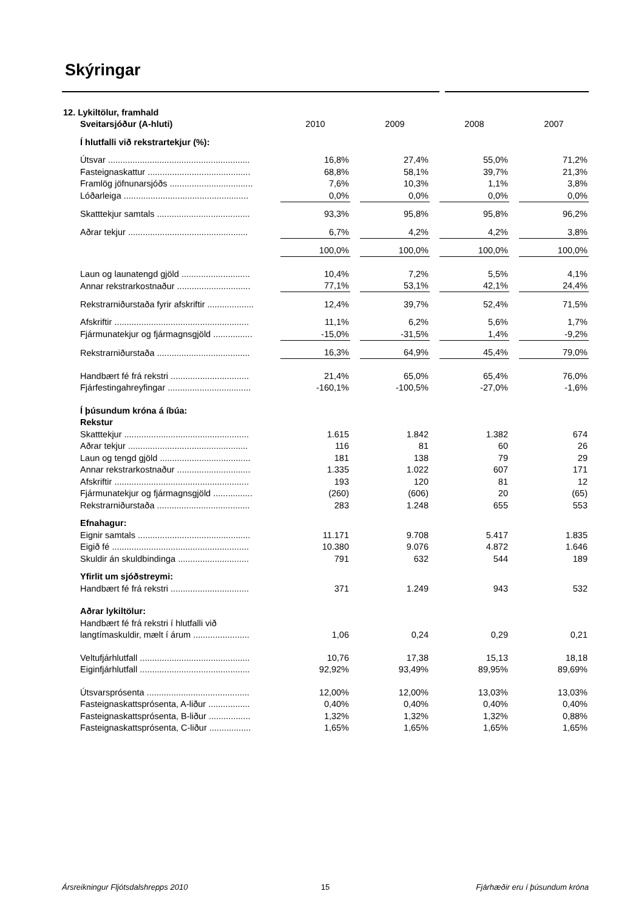Skýringar
| 12. Lykiltölur, framhald | | | | | | | |
| Sveitarsjóður (A-hluti) | 2010 | | 2009 | | 2008 | | 2007 |
| Í hlutfalli við rekstrartekjur (%): | | | | | | | |
| Útsvar .......................................................... | 16,8% | | 27,4% | | 55,0% | | 71,2% |
| Fasteignaskattur .......................................... | 68,8% | | 58,1% | | 39,7% | | 21,3% |
| Framlög jöfnunarsjóðs .................................. | 7,6% | | 10,3% | | 1,1% | | 3,8% |
| Lóðarleiga ................................................... | 0,0% | | 0,0% | | 0,0% | | 0,0% |
| Skatttekjur samtals ...................................... | 93,3% | | 95,8% | | 95,8% | | 96,2% |
| Aðrar tekjur ................................................. | 6,7% | | 4,2% | | 4,2% | | 3,8% |
| | 100,0% | | 100,0% | | 100,0% | | 100,0% |
| Laun og launatengd gjöld ............................ | 10,4% | | 7,2% | | 5,5% | | 4,1% |
| Annar rekstrarkostnaður .............................. | 77,1% | | 53,1% | | 42,1% | | 24,4% |
| Rekstrarniðurstaða fyrir afskriftir ................... | 12,4% | | 39,7% | | 52,4% | | 71,5% |
| Afskriftir ....................................................... | 11,1% | | 6,2% | | 5,6% | | 1,7% |
| Fjármunatekjur og fjármagnsgjöld ................ | -15,0% | | -31,5% | | 1,4% | | -9,2% |
| Rekstrarniðurstaða ...................................... | 16,3% | | 64,9% | | 45,4% | | 79,0% |
| Handbært fé frá rekstri ................................ | 21,4% | | 65,0% | | 65,4% | | 76,0% |
| Fjárfestingahreyfingar .................................. | -160,1% | | -100,5% | | -27,0% | | -1,6% |
| Í þúsundum króna á íbúa: | | | | | | | |
| Rekstur | | | | | | | |
| Skatttekjur ................................................... | 1.615 | | 1.842 | | 1.382 | | 674 |
| Aðrar tekjur ................................................. | 116 | | 81 | | 60 | | 26 |
| Laun og tengd gjöld ..................................... | 181 | | 138 | | 79 | | 29 |
| Annar rekstrarkostnaður .............................. | 1.335 | | 1.022 | | 607 | | 171 |
| Afskriftir ....................................................... | 193 | | 120 | | 81 | | 12 |
| Fjármunatekjur og fjármagnsgjöld ................ | (260) | | (606) | | 20 | | (65) |
| Rekstrarniðurstaða ...................................... | 283 | | 1.248 | | 655 | | 553 |
| Efnahagur: | | | | | | | |
| Eignir samtals .............................................. | 11.171 | | 9.708 | | 5.417 | | 1.835 |
| Eigið fé ........................................................ | 10.380 | | 9.076 | | 4.872 | | 1.646 |
| Skuldir án skuldbindinga ............................. | 791 | | 632 | | 544 | | 189 |
| Yfirlit um sjóðstreymi: | | | | | | | |
| Handbært fé frá rekstri ................................ | 371 | | 1.249 | | 943 | | 532 |
| Aðrar lykiltölur: | | | | | | | |
| Handbært fé frá rekstri í hlutfalli við | | | | | | | |
| langtímaskuldir, mælt í árum ....................... | 1,06 | | 0,24 | | 0,29 | | 0,21 |
| Veltufjárhlutfall ............................................. | 10,76 | | 17,38 | | 15,13 | | 18,18 |
| Eiginfjárhlutfall ............................................. | 92,92% | | 93,49% | | 89,95% | | 89,69% |
| Útsvarsprósenta .......................................... | 12,00% | | 12,00% | | 13,03% | | 13,03% |
| Fasteignaskattsprósenta, A-liður ................. | 0,40% | | 0,40% | | 0,40% | | 0,40% |
| Fasteignaskattsprósenta, B-liður ................. | 1,32% | | 1,32% | | 1,32% | | 0,88% |
| Fasteignaskattsprósenta, C-liður ................. | 1,65% | | 1,65% | | 1,65% | | 1,65% |
Ársreikningur Fljótsdalshrepps 2010 15 Fjárhæðir eru í þúsundum króna